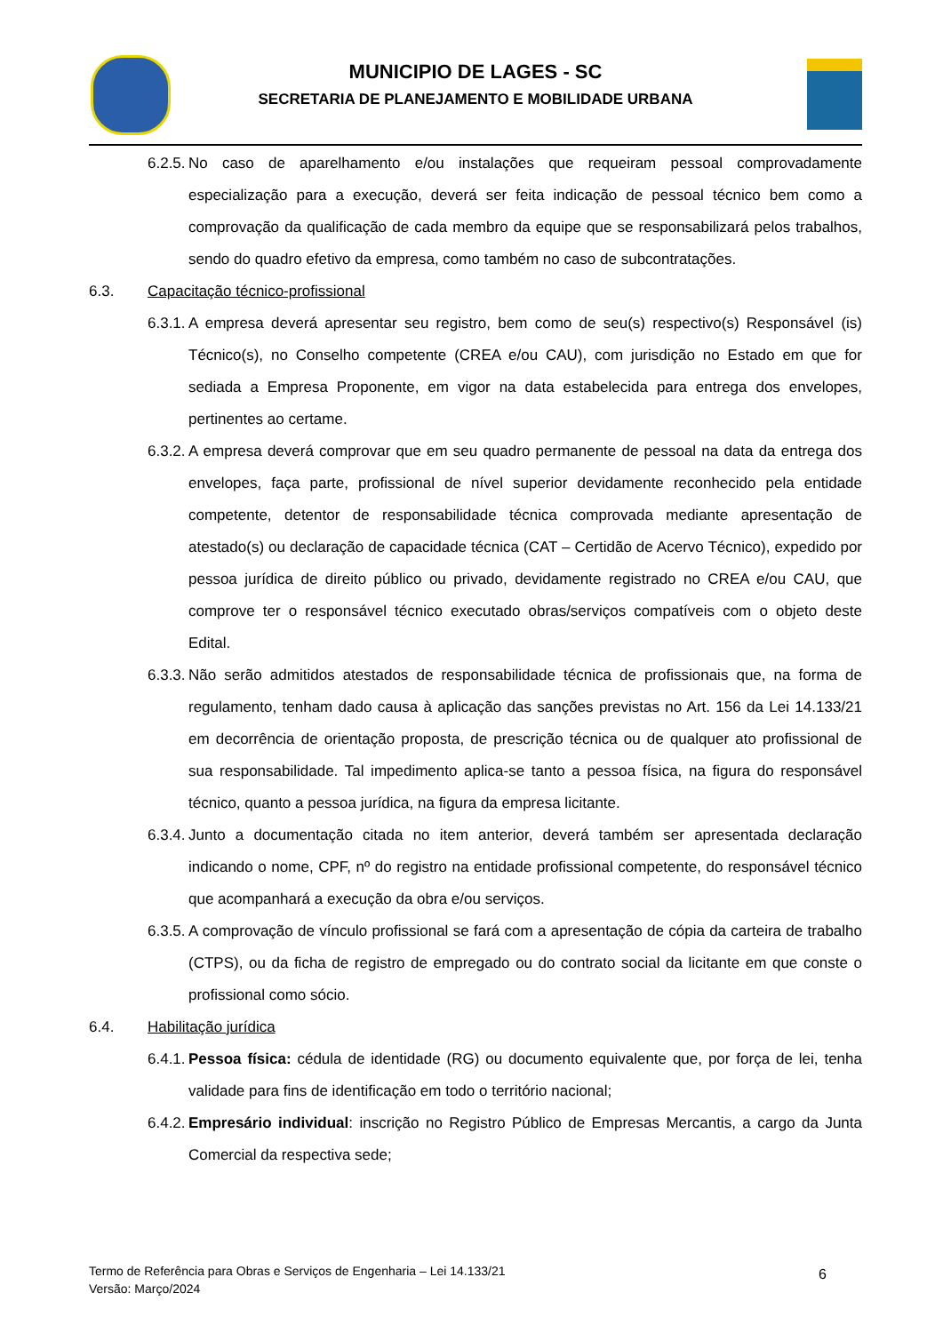MUNICIPIO DE LAGES - SC
SECRETARIA DE PLANEJAMENTO E MOBILIDADE URBANA
6.2.5. No caso de aparelhamento e/ou instalações que requeiram pessoal comprovadamente especialização para a execução, deverá ser feita indicação de pessoal técnico bem como a comprovação da qualificação de cada membro da equipe que se responsabilizará pelos trabalhos, sendo do quadro efetivo da empresa, como também no caso de subcontratações.
6.3. Capacitação técnico-profissional
6.3.1. A empresa deverá apresentar seu registro, bem como de seu(s) respectivo(s) Responsável (is) Técnico(s), no Conselho competente (CREA e/ou CAU), com jurisdição no Estado em que for sediada a Empresa Proponente, em vigor na data estabelecida para entrega dos envelopes, pertinentes ao certame.
6.3.2. A empresa deverá comprovar que em seu quadro permanente de pessoal na data da entrega dos envelopes, faça parte, profissional de nível superior devidamente reconhecido pela entidade competente, detentor de responsabilidade técnica comprovada mediante apresentação de atestado(s) ou declaração de capacidade técnica (CAT – Certidão de Acervo Técnico), expedido por pessoa jurídica de direito público ou privado, devidamente registrado no CREA e/ou CAU, que comprove ter o responsável técnico executado obras/serviços compatíveis com o objeto deste Edital.
6.3.3. Não serão admitidos atestados de responsabilidade técnica de profissionais que, na forma de regulamento, tenham dado causa à aplicação das sanções previstas no Art. 156 da Lei 14.133/21 em decorrência de orientação proposta, de prescrição técnica ou de qualquer ato profissional de sua responsabilidade. Tal impedimento aplica-se tanto a pessoa física, na figura do responsável técnico, quanto a pessoa jurídica, na figura da empresa licitante.
6.3.4. Junto a documentação citada no item anterior, deverá também ser apresentada declaração indicando o nome, CPF, nº do registro na entidade profissional competente, do responsável técnico que acompanhará a execução da obra e/ou serviços.
6.3.5. A comprovação de vínculo profissional se fará com a apresentação de cópia da carteira de trabalho (CTPS), ou da ficha de registro de empregado ou do contrato social da licitante em que conste o profissional como sócio.
6.4. Habilitação jurídica
6.4.1. Pessoa física: cédula de identidade (RG) ou documento equivalente que, por força de lei, tenha validade para fins de identificação em todo o território nacional;
6.4.2. Empresário individual: inscrição no Registro Público de Empresas Mercantis, a cargo da Junta Comercial da respectiva sede;
Termo de Referência para Obras e Serviços de Engenharia – Lei 14.133/21
Versão: Março/2024
6